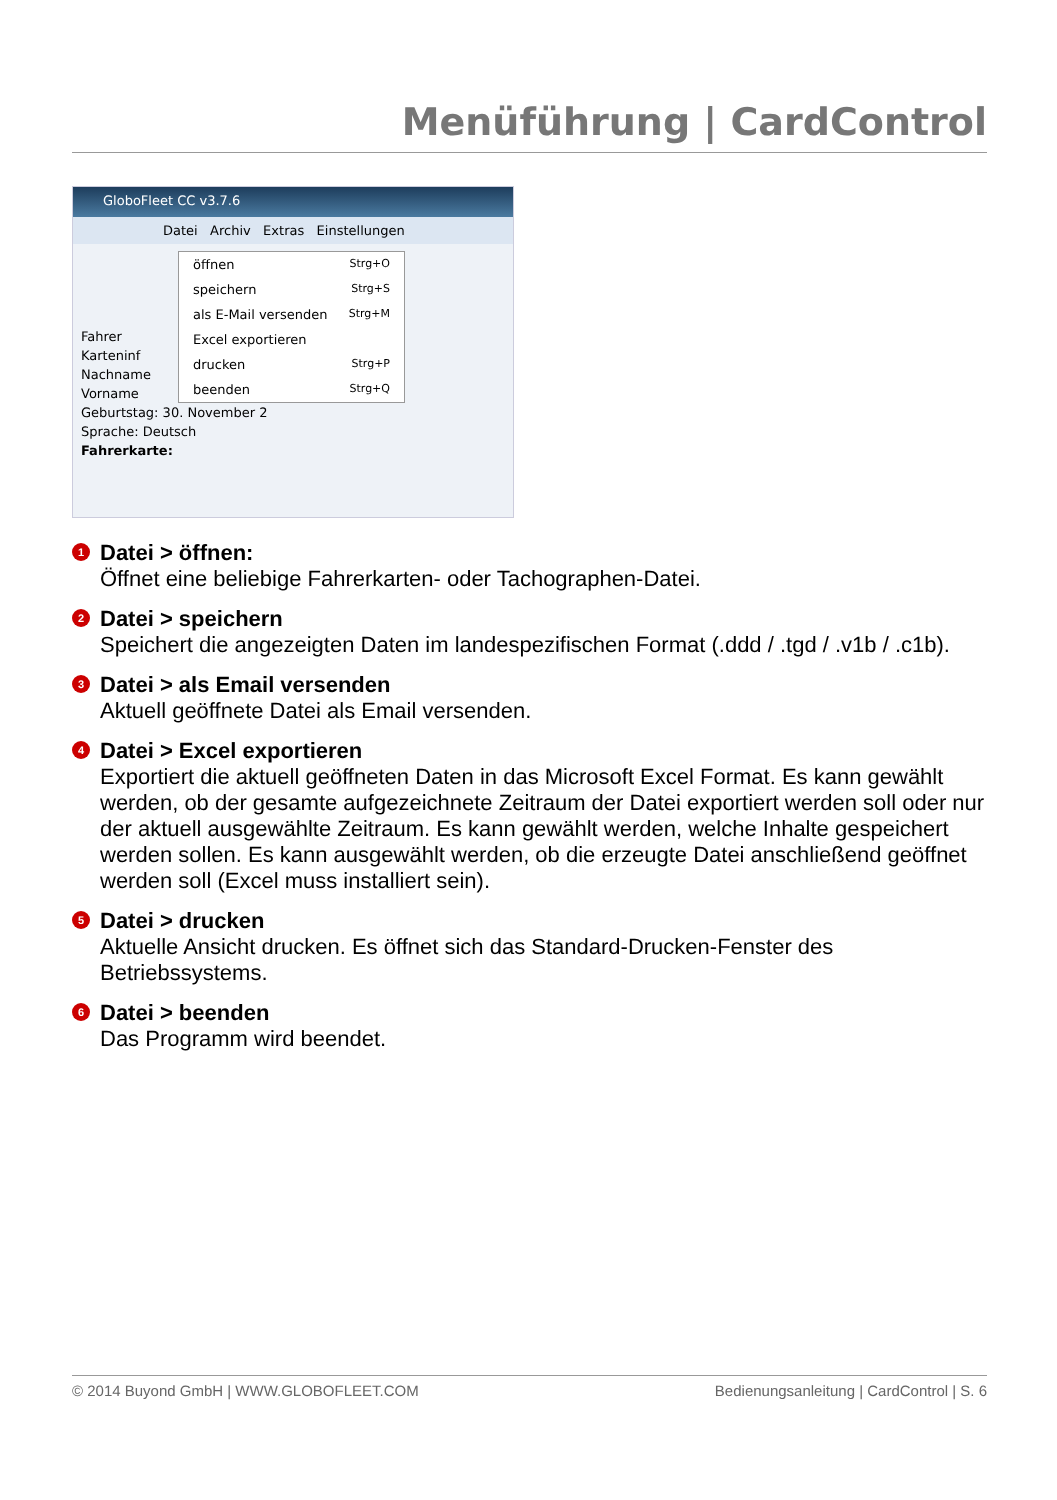Menüführung | CardControl
GloboFleet CC v3.7.6
Datei Archiv Extras Einstellungen
öffnen Strg+O
speichern Strg+S
als E-Mail versenden Strg+M
Excel exportieren
drucken Strg+P
beenden Strg+Q
Fahrer
Karteninf
Nachname
Vorname
Geburtstag: 30. November 2
Sprache: Deutsch
Fahrerkarte:
1 Datei > öffnen:
Öffnet eine beliebige Fahrerkarten- oder Tachographen-Datei.
2 Datei > speichern
Speichert die angezeigten Daten im landespezifischen Format (.ddd / .tgd / .v1b / .c1b).
3 Datei > als Email versenden
Aktuell geöffnete Datei als Email versenden.
4 Datei > Excel exportieren
Exportiert die aktuell geöffneten Daten in das Microsoft Excel Format. Es kann gewählt werden, ob der gesamte aufgezeichnete Zeitraum der Datei exportiert werden soll oder nur der aktuell ausgewählte Zeitraum. Es kann gewählt werden, welche Inhalte gespeichert werden sollen. Es kann ausgewählt werden, ob die erzeugte Datei anschließend geöffnet werden soll (Excel muss installiert sein).
5 Datei > drucken
Aktuelle Ansicht drucken. Es öffnet sich das Standard-Drucken-Fenster des Betriebssystems.
6 Datei > beenden
Das Programm wird beendet.
© 2014 Buyond GmbH | WWW.GLOBOFLEET.COM Bedienungsanleitung | CardControl | S. 6